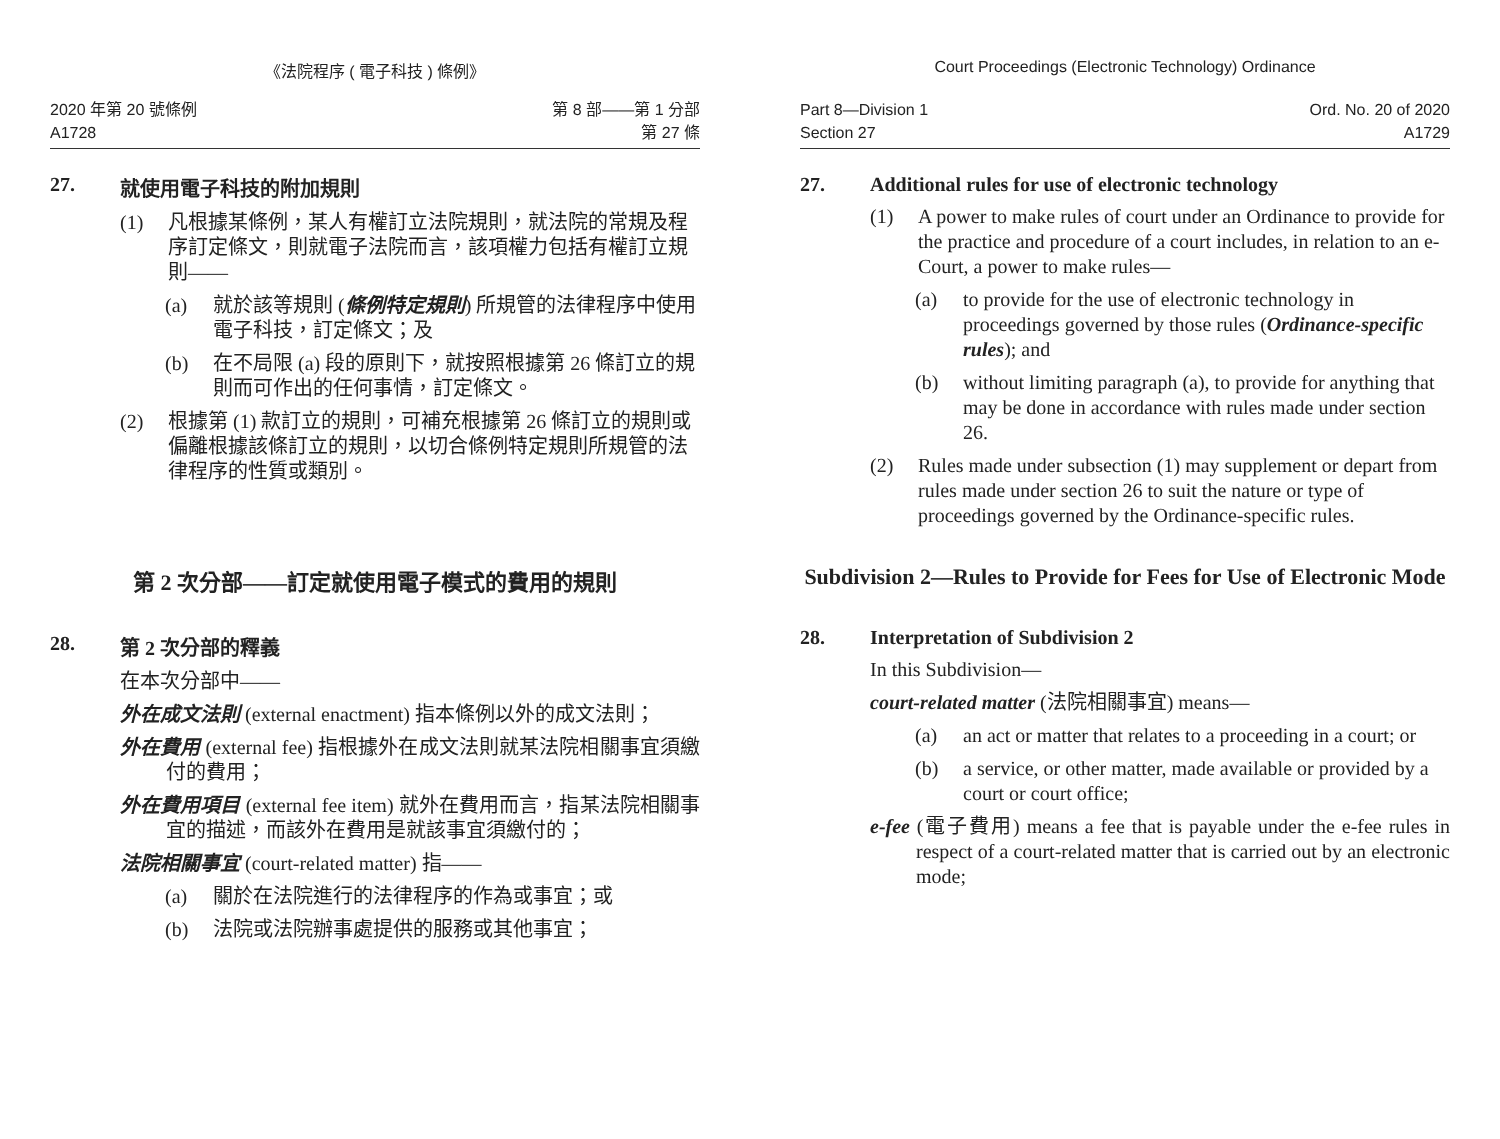《法院程序 ( 電子科技 ) 條例》
2020 年第 20 號條例
A1728
第 8 部——第 1 分部
第 27 條
27. 就使用電子科技的附加規則
(1) 凡根據某條例，某人有權訂立法院規則，就法院的常規及程序訂定條文，則就電子法院而言，該項權力包括有權訂立規則——
(a) 就於該等規則 (條例特定規則) 所規管的法律程序中使用電子科技，訂定條文；及
(b) 在不局限 (a) 段的原則下，就按照根據第 26 條訂立的規則而可作出的任何事情，訂定條文。
(2) 根據第 (1) 款訂立的規則，可補充根據第 26 條訂立的規則或偏離根據該條訂立的規則，以切合條例特定規則所規管的法律程序的性質或類別。
第 2 次分部——訂定就使用電子模式的費用的規則
28. 第 2 次分部的釋義
在本次分部中——
外在成文法則 (external enactment) 指本條例以外的成文法則；
外在費用 (external fee) 指根據外在成文法則就某法院相關事宜須繳付的費用；
外在費用項目 (external fee item) 就外在費用而言，指某法院相關事宜的描述，而該外在費用是就該事宜須繳付的；
法院相關事宜 (court-related matter) 指——
(a) 關於在法院進行的法律程序的作為或事宜；或
(b) 法院或法院辦事處提供的服務或其他事宜；
Court Proceedings (Electronic Technology) Ordinance
Part 8—Division 1
Section 27
Ord. No. 20 of 2020
A1729
27. Additional rules for use of electronic technology
(1) A power to make rules of court under an Ordinance to provide for the practice and procedure of a court includes, in relation to an e-Court, a power to make rules—
(a) to provide for the use of electronic technology in proceedings governed by those rules (Ordinance-specific rules); and
(b) without limiting paragraph (a), to provide for anything that may be done in accordance with rules made under section 26.
(2) Rules made under subsection (1) may supplement or depart from rules made under section 26 to suit the nature or type of proceedings governed by the Ordinance-specific rules.
Subdivision 2—Rules to Provide for Fees for Use of Electronic Mode
28. Interpretation of Subdivision 2
In this Subdivision—
court-related matter (法院相關事宜) means—
(a) an act or matter that relates to a proceeding in a court; or
(b) a service, or other matter, made available or provided by a court or court office;
e-fee (電子費用) means a fee that is payable under the e-fee rules in respect of a court-related matter that is carried out by an electronic mode;